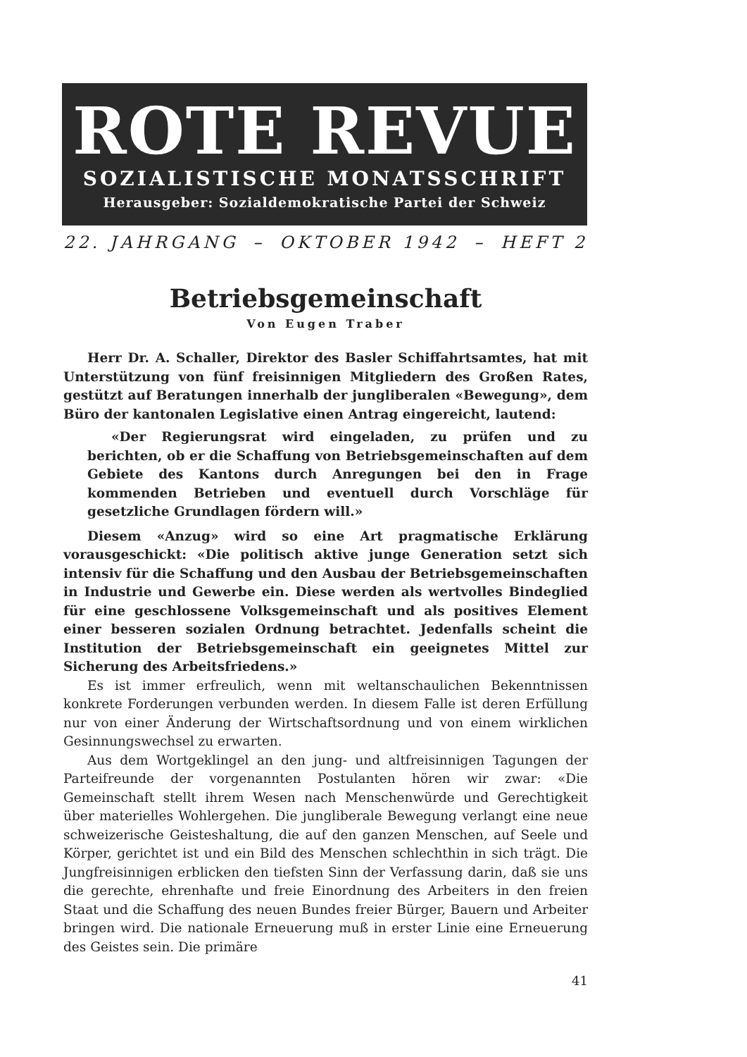ROTE REVUE
SOZIALISTISCHE MONATSSCHRIFT
Herausgeber: Sozialdemokratische Partei der Schweiz
22. JAHRGANG – OKTOBER 1942 – HEFT 2
Betriebsgemeinschaft
Von Eugen Traber
Herr Dr. A. Schaller, Direktor des Basler Schiffahrtsamtes, hat mit Unterstützung von fünf freisinnigen Mitgliedern des Großen Rates, gestützt auf Beratungen innerhalb der jungliberalen «Bewegung», dem Büro der kantonalen Legislative einen Antrag eingereicht, lautend:
«Der Regierungsrat wird eingeladen, zu prüfen und zu berichten, ob er die Schaffung von Betriebsgemeinschaften auf dem Gebiete des Kantons durch Anregungen bei den in Frage kommenden Betrieben und eventuell durch Vorschläge für gesetzliche Grundlagen fördern will.»
Diesem «Anzug» wird so eine Art pragmatische Erklärung vorausgeschickt: «Die politisch aktive junge Generation setzt sich intensiv für die Schaffung und den Ausbau der Betriebsgemeinschaften in Industrie und Gewerbe ein. Diese werden als wertvolles Bindeglied für eine geschlossene Volksgemeinschaft und als positives Element einer besseren sozialen Ordnung betrachtet. Jedenfalls scheint die Institution der Betriebsgemeinschaft ein geeignetes Mittel zur Sicherung des Arbeitsfriedens.»
Es ist immer erfreulich, wenn mit weltanschaulichen Bekenntnissen konkrete Forderungen verbunden werden. In diesem Falle ist deren Erfüllung nur von einer Änderung der Wirtschaftsordnung und von einem wirklichen Gesinnungswechsel zu erwarten.
Aus dem Wortgeklingel an den jung- und altfreisinnigen Tagungen der Parteifreunde der vorgenannten Postulanten hören wir zwar: «Die Gemeinschaft stellt ihrem Wesen nach Menschenwürde und Gerechtigkeit über materielles Wohlergehen. Die jungliberale Bewegung verlangt eine neue schweizerische Geisteshaltung, die auf den ganzen Menschen, auf Seele und Körper, gerichtet ist und ein Bild des Menschen schlechthin in sich trägt. Die Jungfreisinnigen erblicken den tiefsten Sinn der Verfassung darin, daß sie uns die gerechte, ehrenhafte und freie Einordnung des Arbeiters in den freien Staat und die Schaffung des neuen Bundes freier Bürger, Bauern und Arbeiter bringen wird. Die nationale Erneuerung muß in erster Linie eine Erneuerung des Geistes sein. Die primäre
41